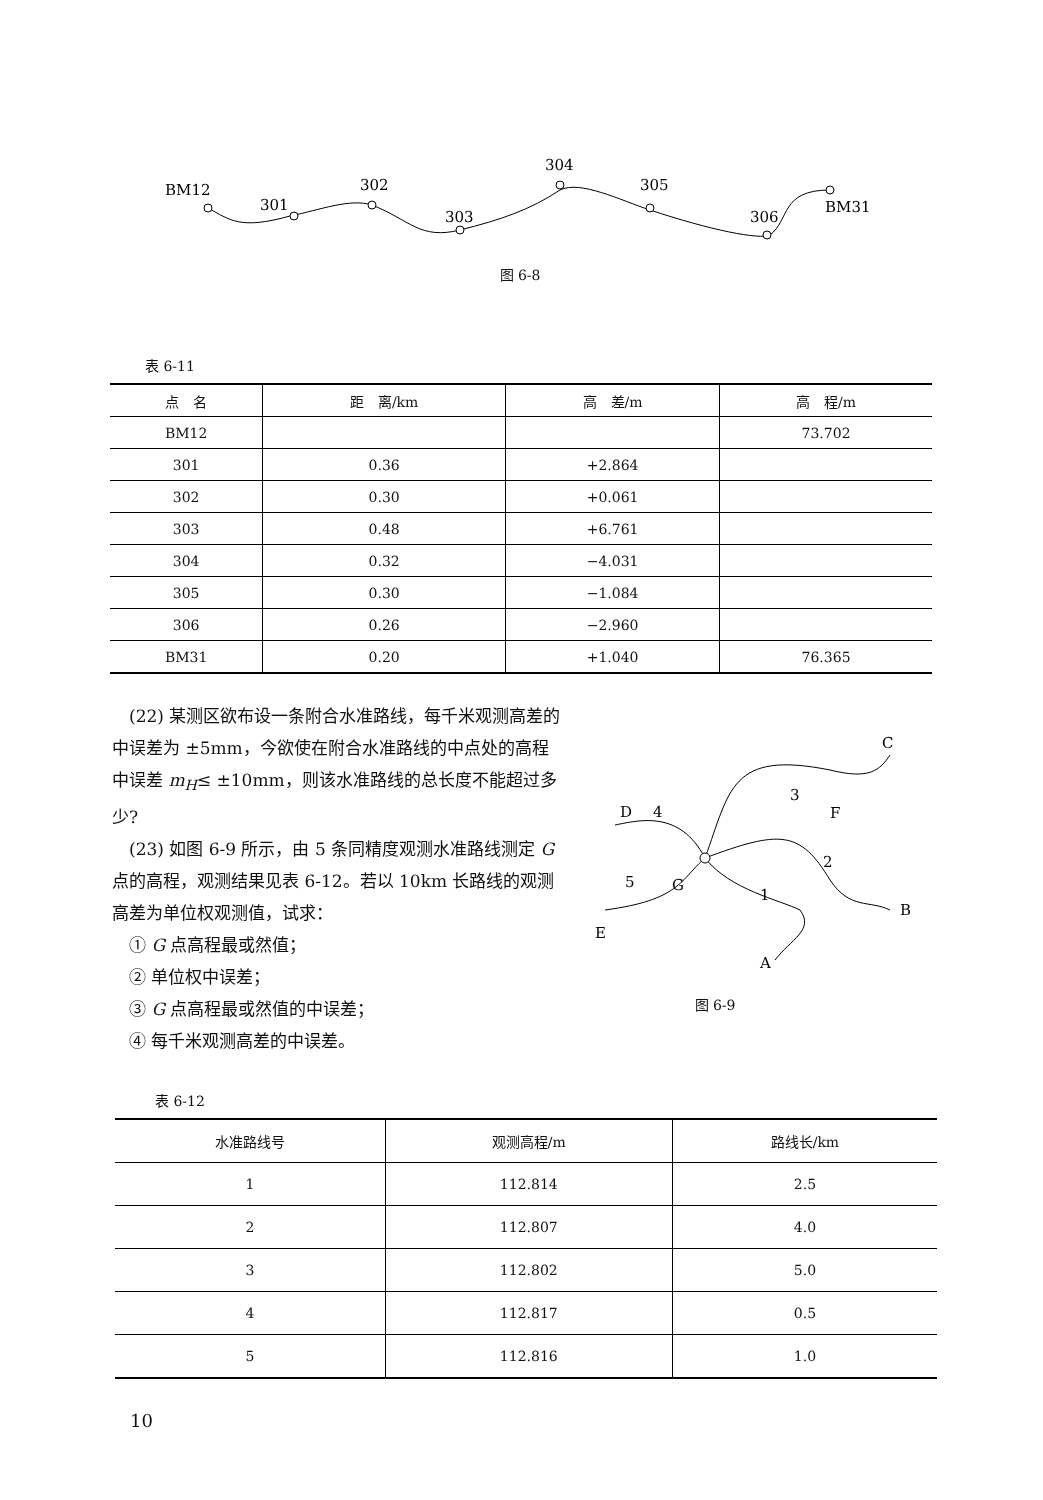BM12
301
302
303
304
305
306
BM31
图 6-8
表 6-11
| 点 名 | 距 离/km | 高 差/m | 高 程/m |
| --- | --- | --- | --- |
| BM12 | | | 73.702 |
| 301 | 0.36 | +2.864 | |
| 302 | 0.30 | +0.061 | |
| 303 | 0.48 | +6.761 | |
| 304 | 0.32 | −4.031 | |
| 305 | 0.30 | −1.084 | |
| 306 | 0.26 | −2.960 | |
| BM31 | 0.20 | +1.040 | 76.365 |
　(22) 某测区欲布设一条附合水准路线，每千米观测高差的中误差为 ±5mm，今欲使在附合水准路线的中点处的高程中误差 m<sub>H</sub>≤ ±10mm，则该水准路线的总长度不能超过多少?
　(23) 如图 6-9 所示，由 5 条同精度观测水准路线测定 G 点的高程，观测结果见表 6-12。若以 10km 长路线的观测高差为单位权观测值，试求：
　① G 点高程最或然值；
　② 单位权中误差；
　③ G 点高程最或然值的中误差；
　④ 每千米观测高差的中误差。
C
3
F
D
4
2
5
G
1
B
E
A
图 6-9
表 6-12
| 水准路线号 | 观测高程/m | 路线长/km |
| --- | --- | --- |
| 1 | 112.814 | 2.5 |
| 2 | 112.807 | 4.0 |
| 3 | 112.802 | 5.0 |
| 4 | 112.817 | 0.5 |
| 5 | 112.816 | 1.0 |
10